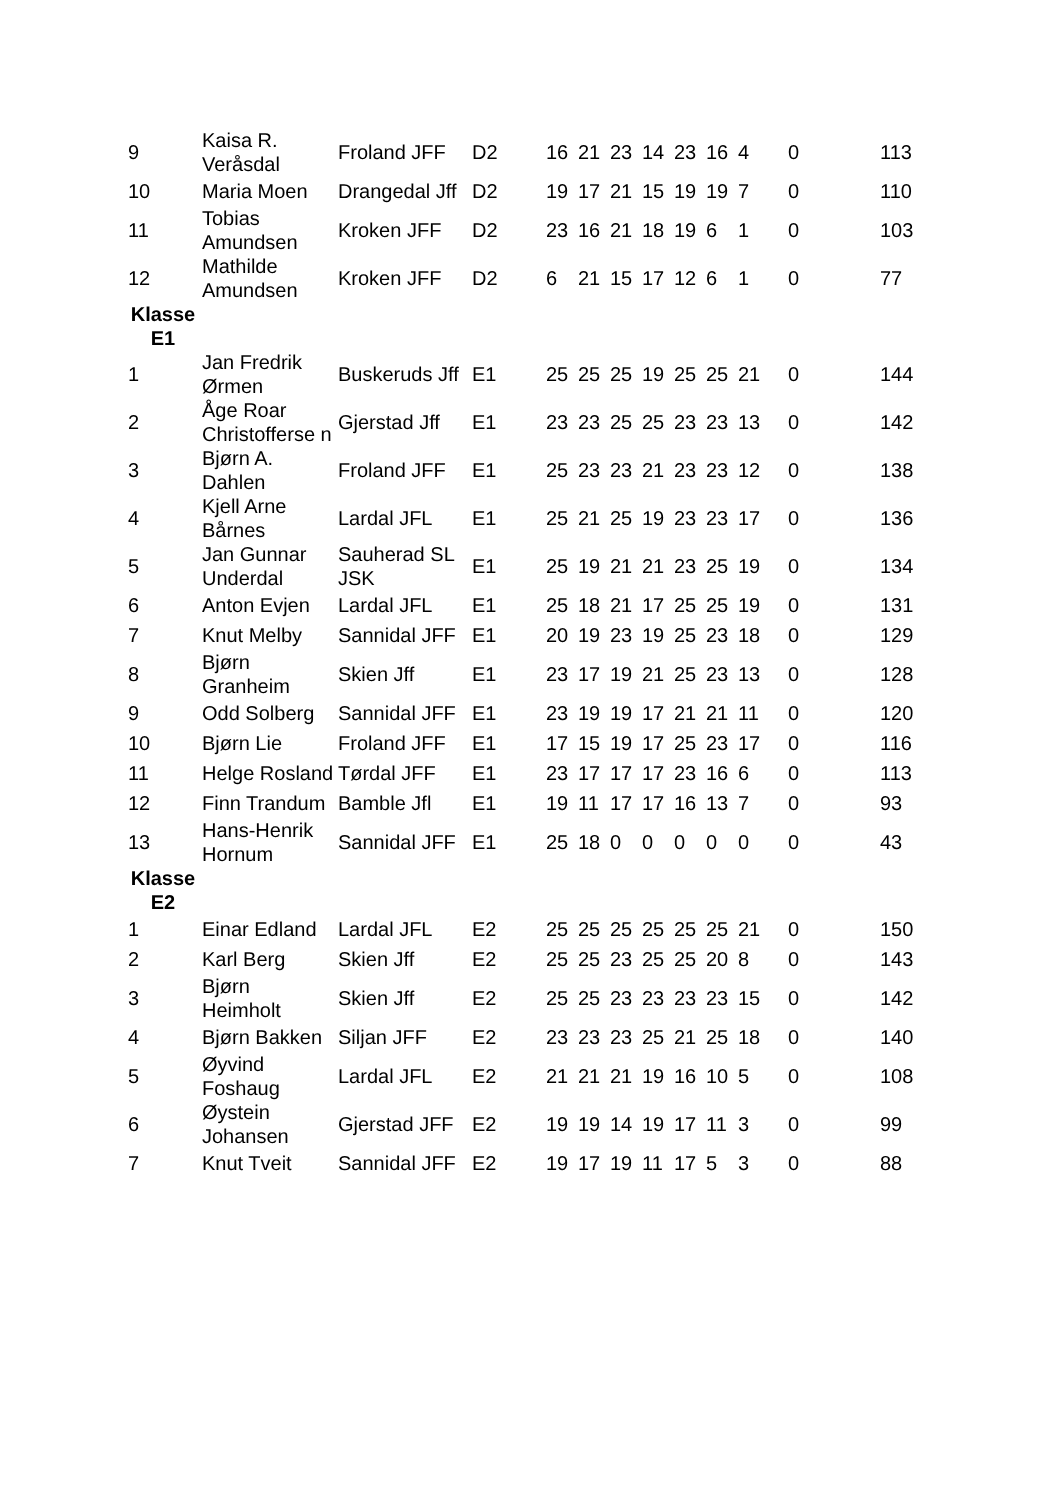| 9 | Kaisa R. Veråsdal | Froland JFF | D2 | 16 | 21 | 23 | 14 | 23 | 16 | 4 | 0 | 113 |
| 10 | Maria Moen | Drangedal Jff | D2 | 19 | 17 | 21 | 15 | 19 | 19 | 7 | 0 | 110 |
| 11 | Tobias Amundsen | Kroken JFF | D2 | 23 | 16 | 21 | 18 | 19 | 6 | 1 | 0 | 103 |
| 12 | Mathilde Amundsen | Kroken JFF | D2 | 6 | 21 | 15 | 17 | 12 | 6 | 1 | 0 | 77 |
| Klasse E1 | | | | | | | | | | | | |
| 1 | Jan Fredrik Ørmen | Buskeruds Jff | E1 | 25 | 25 | 25 | 19 | 25 | 25 | 21 | 0 | 144 |
| 2 | Åge Roar Christofferse n | Gjerstad Jff | E1 | 23 | 23 | 25 | 25 | 23 | 23 | 13 | 0 | 142 |
| 3 | Bjørn A. Dahlen | Froland JFF | E1 | 25 | 23 | 23 | 21 | 23 | 23 | 12 | 0 | 138 |
| 4 | Kjell Arne Bårnes | Lardal JFL | E1 | 25 | 21 | 25 | 19 | 23 | 23 | 17 | 0 | 136 |
| 5 | Jan Gunnar Underdal | Sauherad SL JSK | E1 | 25 | 19 | 21 | 21 | 23 | 25 | 19 | 0 | 134 |
| 6 | Anton Evjen | Lardal JFL | E1 | 25 | 18 | 21 | 17 | 25 | 25 | 19 | 0 | 131 |
| 7 | Knut Melby | Sannidal JFF | E1 | 20 | 19 | 23 | 19 | 25 | 23 | 18 | 0 | 129 |
| 8 | Bjørn Granheim | Skien Jff | E1 | 23 | 17 | 19 | 21 | 25 | 23 | 13 | 0 | 128 |
| 9 | Odd Solberg | Sannidal JFF | E1 | 23 | 19 | 19 | 17 | 21 | 21 | 11 | 0 | 120 |
| 10 | Bjørn Lie | Froland JFF | E1 | 17 | 15 | 19 | 17 | 25 | 23 | 17 | 0 | 116 |
| 11 | Helge Rosland | Tørdal JFF | E1 | 23 | 17 | 17 | 17 | 23 | 16 | 6 | 0 | 113 |
| 12 | Finn Trandum | Bamble Jfl | E1 | 19 | 11 | 17 | 17 | 16 | 13 | 7 | 0 | 93 |
| 13 | Hans-Henrik Hornum | Sannidal JFF | E1 | 25 | 18 | 0 | 0 | 0 | 0 | 0 | 0 | 43 |
| Klasse E2 | | | | | | | | | | | | |
| 1 | Einar Edland | Lardal JFL | E2 | 25 | 25 | 25 | 25 | 25 | 25 | 21 | 0 | 150 |
| 2 | Karl Berg | Skien Jff | E2 | 25 | 25 | 23 | 25 | 25 | 20 | 8 | 0 | 143 |
| 3 | Bjørn Heimholt | Skien Jff | E2 | 25 | 25 | 23 | 23 | 23 | 23 | 15 | 0 | 142 |
| 4 | Bjørn Bakken | Siljan JFF | E2 | 23 | 23 | 23 | 25 | 21 | 25 | 18 | 0 | 140 |
| 5 | Øyvind Foshaug | Lardal JFL | E2 | 21 | 21 | 21 | 19 | 16 | 10 | 5 | 0 | 108 |
| 6 | Øystein Johansen | Gjerstad JFF | E2 | 19 | 19 | 14 | 19 | 17 | 11 | 3 | 0 | 99 |
| 7 | Knut Tveit | Sannidal JFF | E2 | 19 | 17 | 19 | 11 | 17 | 5 | 3 | 0 | 88 |